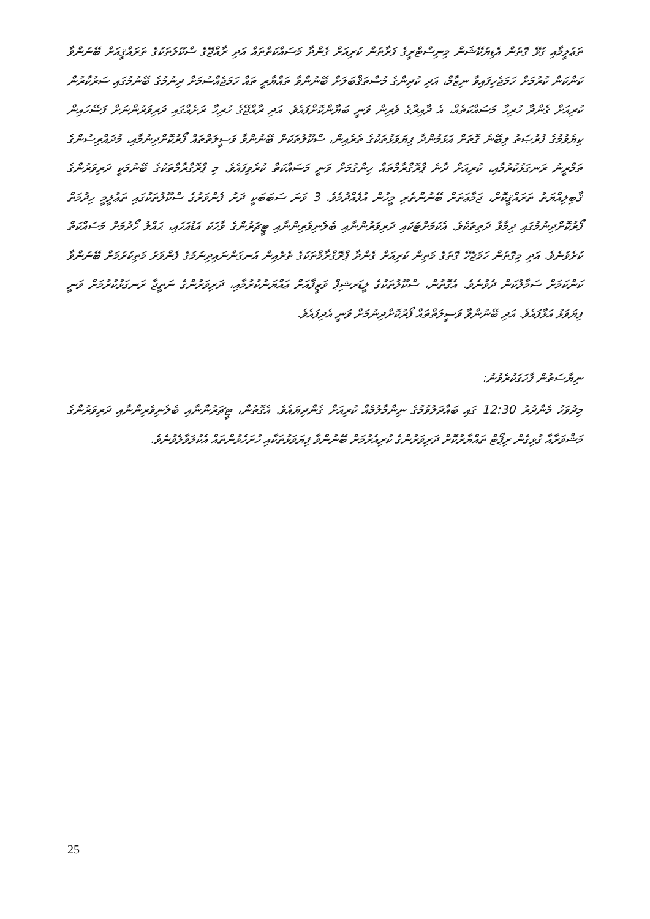ތަޢުލީމާއި ގުޅޭ ގޮތުން އެޑިޔުކޭޝަން މިނިސްޓްރީގެ ފަރާތުން ކުރިއަށް ގެންދާ މަސައްކަތްތައް އަދި ރާއްޖޭގެ ސްކޫލުތަކުގެ ތަރައްޤީއަށް ބޭނުންވާ ކަންކަން ކުރުމަށް ހަމަޖެހިފައިވާ ނިޒާމް، އަދި ކުދިންގެ މުސްތަޤްބަލަށް ބޭނުންވާ ތައްޔާރީ ތައް ހަމަޖެއްސުމަށް ދިނުމުގެ ބޭނުމުގައި ސަރުކާރުން ކުރިއަށް ގެންދާ ހުރިހާ މަސައްކަތެއް، އެ ދާއިރާގެ ވެރިން ވަނީ ބަޔާންކޮށްފައެވެ. އަދި ރާއްޖޭގެ ހުރިހާ ރަށެއްގައި ދަރިވަރުންނަށް ފަސޭހައިން ކިޔެވުމުގެ ފުރުޞަތު ލިބޭނެ ގޮތަށް އަޅަމުންދާ ފިޔަވަޅުތަކުގެ ތެރެއިން، ސްކޫލުތަކަށް ބޭނުންވާ ވަސީލަތްތައް ފޯރުކޮށްދިނުމާއި، މުދައްރިސުންގެ ތަމްރީނު ރަނގަޅުކުރުމާއި، ކުރިއަށް ދާނެ ޕްރޮގްރާމްތައް ހިންގުމަށް ވަނީ މަސައްކަތް ކުރެވިފައެވެ. މި ޕްރޮގްރާމްތަކުގެ ބޭނުމަކީ ދަރިވަރުންގެ ޤާބިލިއްޔަތު ތަރައްޤީކޮށް، ޖަމާޢަތަށް ބޭނުންތެރި މީހުން އުފެއްދުމެވެ. 3 ވަނަ ސަބަބަކީ ދަށު ފެންވަރުގެ ސްކޫލުތަކުގައި ތަޢުލީމީ ހިދުމަތް ފޯރުކޮށްދިނުމުގައި ދިމާވާ ދަތިތަކެވެ. އެކަމަށްޓަކައި ދަރިވަރުންނާއި ބެލެނިވެރިންނާއި ޓީޗަރުންގެ ވާހަކަ އަޑުއަހައި، ޙައްލު ހޯދުމަށް މަސައްކަތް ކުރެވުނެވެ. އަދި މިގޮތުން ހަމަޖެހޭ ގޮތުގެ މަތިން ކުރިއަށް ގެންދާ ޕްރޮގްރާމްތަކުގެ ތެރެއިން އުނގަންނައިދިނުމުގެ ފެންވަރު މަތިކުރުމަށް ބޭނުންވާ ކަންކަމަށް ސަމާލުކަން ދެވުނެވެ. އެގޮތުން، ސްކޫލުތަކުގެ ލީޑަރޝިޕް ވަޒީފާއަށް ޢައްޔަނުކުރުމާއި، ދަރިވަރުންގެ ނަތީޖާ ރަނގަޅުކުރުމަށް ވަނީ ފިޔަވަޅު އަޅާފައެވެ. އަދި ބޭނުންވާ ވަސީލަތްތައް ފޯރުކޮށްދިނުމަށް ވަނީ އެދިފައެވެ.
ނިޔާސަތުން ފާހަގަކުރެވުނު:
މިދުވަހު މެންދުރު 12:30 ގައި ބައްދަލުވުމުގެ ނިންމާލުމެއް ކުރިއަށް ގެންދިޔައެވެ. އެގޮތުން، ޓީޗަރުންނާއި ބެލެނިވެރިންނާއި ދަރިވަރުންގެ މަޝްވަރާއާ ގުޅިގެން ރިޕޯޓް ތައްޔާރުކޮށް ދަރިވަރުންގެ ކުރިއެރުމަށް ބޭނުންވާ ފިޔަވަޅުތަކާއި ހުށަހެޅުންތައް އެކުލަވާލެވުނެވެ.
25